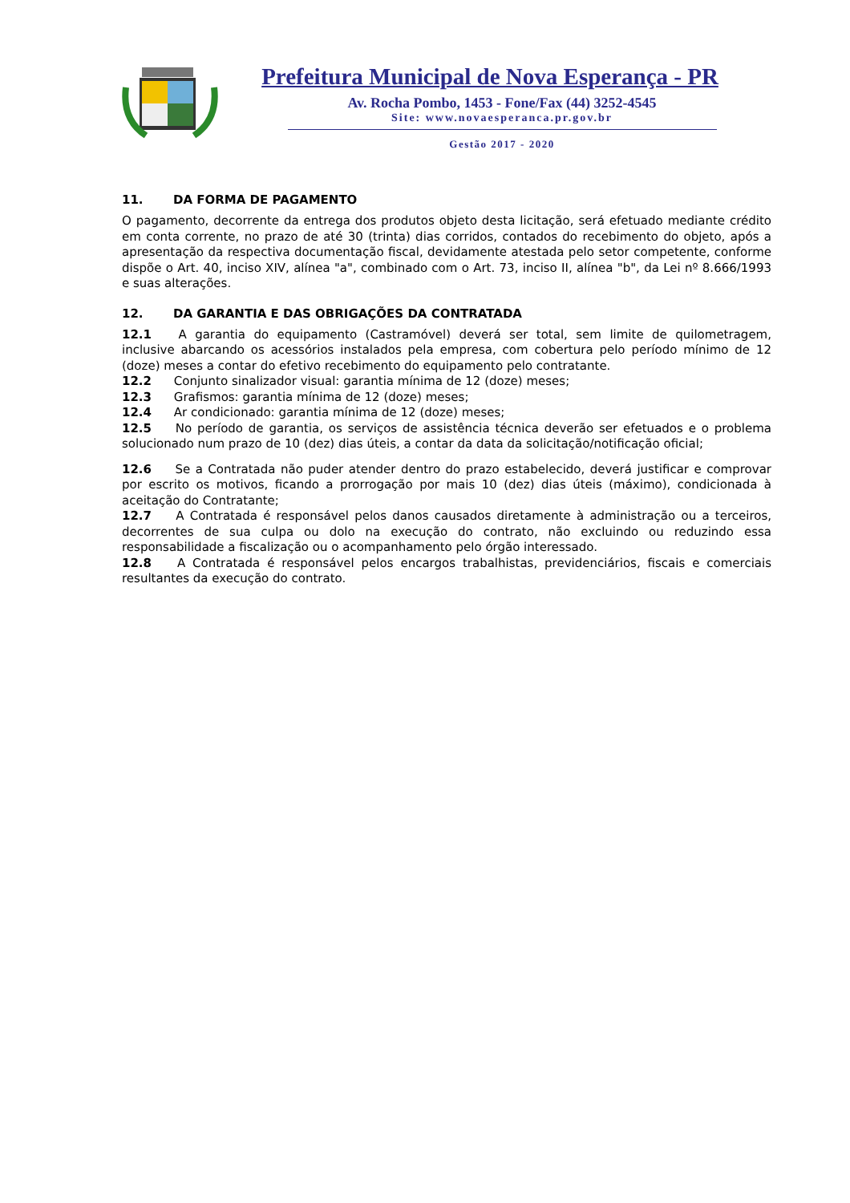Prefeitura Municipal de Nova Esperança - PR
Av. Rocha Pombo, 1453 - Fone/Fax (44) 3252-4545
Site: www.novaesperanca.pr.gov.br
Gestão 2017 - 2020
11. DA FORMA DE PAGAMENTO
O pagamento, decorrente da entrega dos produtos objeto desta licitação, será efetuado mediante crédito em conta corrente, no prazo de até 30 (trinta) dias corridos, contados do recebimento do objeto, após a apresentação da respectiva documentação fiscal, devidamente atestada pelo setor competente, conforme dispõe o Art. 40, inciso XIV, alínea "a", combinado com o Art. 73, inciso II, alínea "b", da Lei nº 8.666/1993 e suas alterações.
12. DA GARANTIA E DAS OBRIGAÇÕES DA CONTRATADA
12.1 A garantia do equipamento (Castramóvel) deverá ser total, sem limite de quilometragem, inclusive abarcando os acessórios instalados pela empresa, com cobertura pelo período mínimo de 12 (doze) meses a contar do efetivo recebimento do equipamento pelo contratante.
12.2 Conjunto sinalizador visual: garantia mínima de 12 (doze) meses;
12.3 Grafismos: garantia mínima de 12 (doze) meses;
12.4 Ar condicionado: garantia mínima de 12 (doze) meses;
12.5 No período de garantia, os serviços de assistência técnica deverão ser efetuados e o problema solucionado num prazo de 10 (dez) dias úteis, a contar da data da solicitação/notificação oficial;
12.6 Se a Contratada não puder atender dentro do prazo estabelecido, deverá justificar e comprovar por escrito os motivos, ficando a prorrogação por mais 10 (dez) dias úteis (máximo), condicionada à aceitação do Contratante;
12.7 A Contratada é responsável pelos danos causados diretamente à administração ou a terceiros, decorrentes de sua culpa ou dolo na execução do contrato, não excluindo ou reduzindo essa responsabilidade a fiscalização ou o acompanhamento pelo órgão interessado.
12.8 A Contratada é responsável pelos encargos trabalhistas, previdenciários, fiscais e comerciais resultantes da execução do contrato.